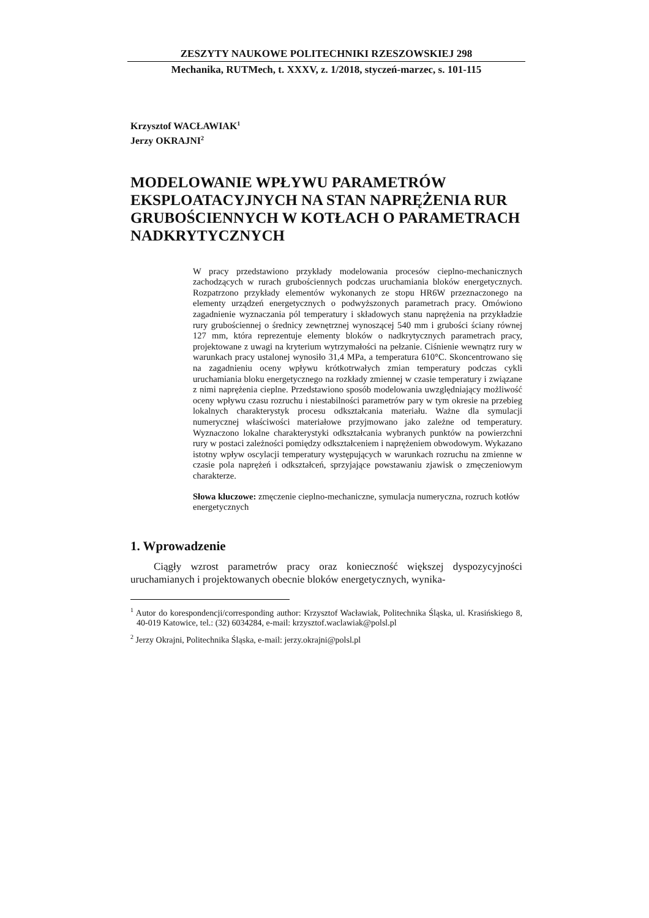ZESZYTY NAUKOWE POLITECHNIKI RZESZOWSKIEJ 298
Mechanika, RUTMech, t. XXXV, z. 1/2018, styczeń-marzec, s. 101-115
Krzysztof WACŁAWIAK<sup>1</sup>
Jerzy OKRAJNI<sup>2</sup>
MODELOWANIE WPŁYWU PARAMETRÓW EKSPLOATACYJNYCH NA STAN NAPRĘŻENIA RUR GRUBOŚCIENNYCH W KOTŁACH O PARAMETRACH NADKRYTYCZNYCH
W pracy przedstawiono przykłady modelowania procesów cieplno-mechanicznych zachodzących w rurach grubościennych podczas uruchamiania bloków energetycznych. Rozpatrzono przykłady elementów wykonanych ze stopu HR6W przeznaczonego na elementy urządzeń energetycznych o podwyższonych parametrach pracy. Omówiono zagadnienie wyznaczania pól temperatury i składowych stanu naprężenia na przykładzie rury grubościennej o średnicy zewnętrznej wynoszącej 540 mm i grubości ściany równej 127 mm, która reprezentuje elementy bloków o nadkrytycznych parametrach pracy, projektowane z uwagi na kryterium wytrzymałości na pełzanie. Ciśnienie wewnątrz rury w warunkach pracy ustalonej wynosiło 31,4 MPa, a temperatura 610°C. Skoncentrowano się na zagadnieniu oceny wpływu krótkotrwałych zmian temperatury podczas cykli uruchamiania bloku energetycznego na rozkłady zmiennej w czasie temperatury i związane z nimi naprężenia cieplne. Przedstawiono sposób modelowania uwzględniający możliwość oceny wpływu czasu rozruchu i niestabilności parametrów pary w tym okresie na przebieg lokalnych charakterystyk procesu odkształcania materiału. Ważne dla symulacji numerycznej właściwości materiałowe przyjmowano jako zależne od temperatury. Wyznaczono lokalne charakterystyki odkształcania wybranych punktów na powierzchni rury w postaci zależności pomiędzy odkształceniem i naprężeniem obwodowym. Wykazano istotny wpływ oscylacji temperatury występujących w warunkach rozruchu na zmienne w czasie pola naprężeń i odkształceń, sprzyjające powstawaniu zjawisk o zmęczeniowym charakterze.
Słowa kluczowe: zmęczenie cieplno-mechaniczne, symulacja numeryczna, rozruch kotłów energetycznych
1. Wprowadzenie
Ciągły wzrost parametrów pracy oraz konieczność większej dyspozycyjności uruchamianych i projektowanych obecnie bloków energetycznych, wynika-
<sup>1</sup> Autor do korespondencji/corresponding author: Krzysztof Wacławiak, Politechnika Śląska, ul. Krasińskiego 8, 40-019 Katowice, tel.: (32) 6034284, e-mail: krzysztof.waclawiak@polsl.pl
<sup>2</sup> Jerzy Okrajni, Politechnika Śląska, e-mail: jerzy.okrajni@polsl.pl